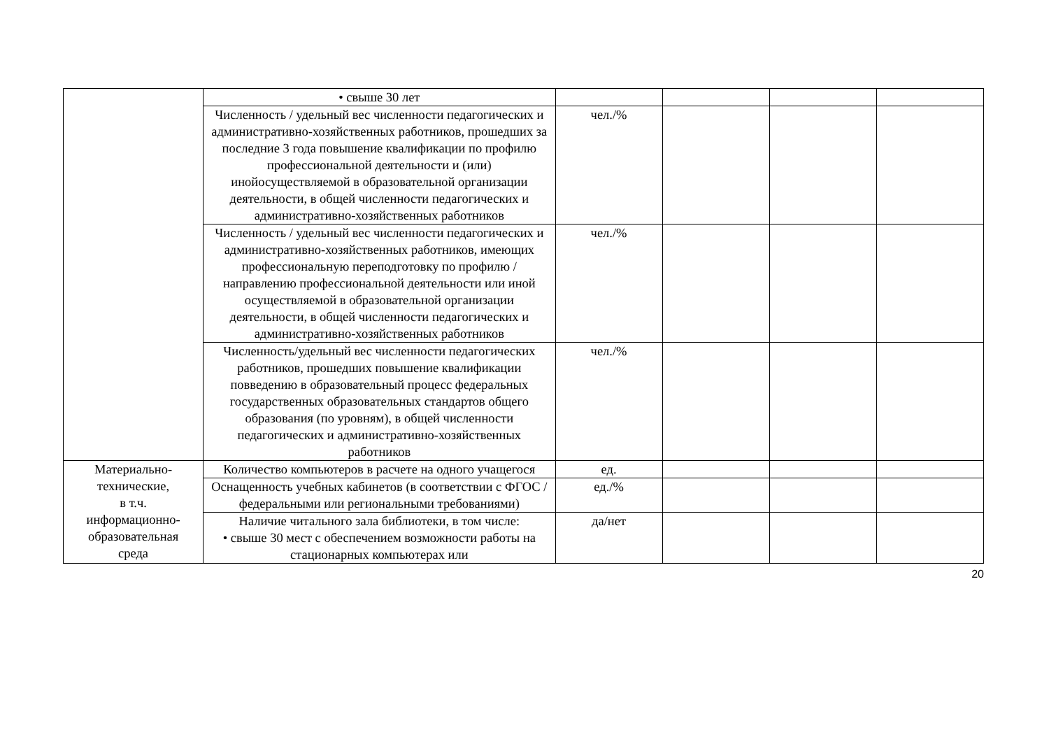| | • свыше 30 лет | | | | |
| | Численность / удельный вес численности педагогических и административно-хозяйственных работников, прошедших за последние 3 года повышение квалификации по профилю профессиональной деятельности и (или) инойосуществляемой в образовательной организации деятельности, в общей численности педагогических и административно-хозяйственных работников | чел./% | | | |
| | Численность / удельный вес численности педагогических и административно-хозяйственных работников, имеющих профессиональную переподготовку по профилю /направлению профессиональной деятельности или иной осуществляемой в образовательной организации деятельности, в общей численности педагогических и административно-хозяйственных работников | чел./% | | | |
| | Численность/удельный вес численности педагогических работников, прошедших повышение квалификации повведению в образовательный процесс федеральных государственных образовательных стандартов общего образования (по уровням), в общей численности педагогических и административно-хозяйственных работников | чел./% | | | |
| Материально- технические, в т.ч. информационно- образовательная среда | Количество компьютеров в расчете на одного учащегося | ед. | | | |
| | Оснащенность учебных кабинетов (в соответствии с ФГОС / федеральными или региональными требованиями) | ед./% | | | |
| | Наличие читального зала библиотеки, в том числе: • свыше 30 мест с обеспечением возможности работы на стационарных компьютерах или | да/нет | | | |
20